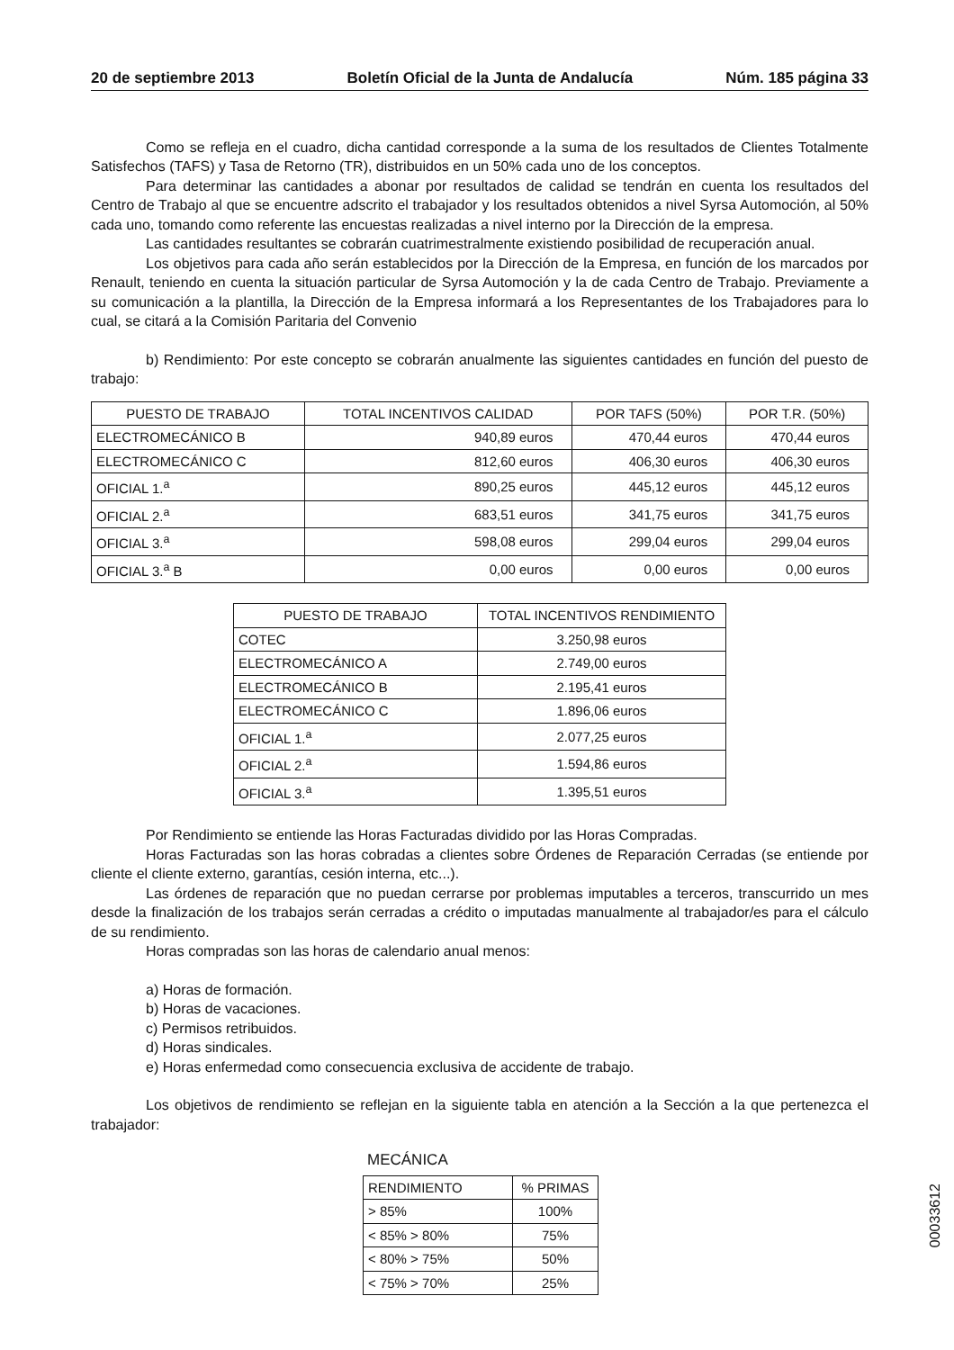20 de septiembre 2013 Boletín Oficial de la Junta de Andalucía Núm. 185 página 33
Como se refleja en el cuadro, dicha cantidad corresponde a la suma de los resultados de Clientes Totalmente Satisfechos (TAFS) y Tasa de Retorno (TR), distribuidos en un 50% cada uno de los conceptos.
Para determinar las cantidades a abonar por resultados de calidad se tendrán en cuenta los resultados del Centro de Trabajo al que se encuentre adscrito el trabajador y los resultados obtenidos a nivel Syrsa Automoción, al 50% cada uno, tomando como referente las encuestas realizadas a nivel interno por la Dirección de la empresa.
Las cantidades resultantes se cobrarán cuatrimestralmente existiendo posibilidad de recuperación anual.
Los objetivos para cada año serán establecidos por la Dirección de la Empresa, en función de los marcados por Renault, teniendo en cuenta la situación particular de Syrsa Automoción y la de cada Centro de Trabajo. Previamente a su comunicación a la plantilla, la Dirección de la Empresa informará a los Representantes de los Trabajadores para lo cual, se citará a la Comisión Paritaria del Convenio
b) Rendimiento: Por este concepto se cobrarán anualmente las siguientes cantidades en función del puesto de trabajo:
| PUESTO DE TRABAJO | TOTAL INCENTIVOS CALIDAD | POR TAFS (50%) | POR T.R. (50%) |
| --- | --- | --- | --- |
| ELECTROMECÁNICO B | 940,89 euros | 470,44 euros | 470,44 euros |
| ELECTROMECÁNICO C | 812,60 euros | 406,30 euros | 406,30 euros |
| OFICIAL 1.<sup>a</sup> | 890,25 euros | 445,12 euros | 445,12 euros |
| OFICIAL 2.<sup>a</sup> | 683,51 euros | 341,75 euros | 341,75 euros |
| OFICIAL 3.<sup>a</sup> | 598,08 euros | 299,04 euros | 299,04 euros |
| OFICIAL 3.<sup>a</sup> B | 0,00 euros | 0,00 euros | 0,00 euros |
| PUESTO DE TRABAJO | TOTAL INCENTIVOS RENDIMIENTO |
| --- | --- |
| COTEC | 3.250,98 euros |
| ELECTROMECÁNICO A | 2.749,00 euros |
| ELECTROMECÁNICO B | 2.195,41 euros |
| ELECTROMECÁNICO C | 1.896,06 euros |
| OFICIAL 1.<sup>a</sup> | 2.077,25 euros |
| OFICIAL 2.<sup>a</sup> | 1.594,86 euros |
| OFICIAL 3.<sup>a</sup> | 1.395,51 euros |
Por Rendimiento se entiende las Horas Facturadas dividido por las Horas Compradas.
Horas Facturadas son las horas cobradas a clientes sobre Órdenes de Reparación Cerradas (se entiende por cliente el cliente externo, garantías, cesión interna, etc...).
Las órdenes de reparación que no puedan cerrarse por problemas imputables a terceros, transcurrido un mes desde la finalización de los trabajos serán cerradas a crédito o imputadas manualmente al trabajador/es para el cálculo de su rendimiento.
Horas compradas son las horas de calendario anual menos:
a) Horas de formación.
b) Horas de vacaciones.
c) Permisos retribuidos.
d) Horas sindicales.
e) Horas enfermedad como consecuencia exclusiva de accidente de trabajo.
Los objetivos de rendimiento se reflejan en la siguiente tabla en atención a la Sección a la que pertenezca el trabajador:
MECÁNICA
| RENDIMIENTO | % PRIMAS |
| > 85% | 100% |
| < 85% > 80% | 75% |
| < 80% > 75% | 50% |
| < 75% > 70% | 25% |
00033612